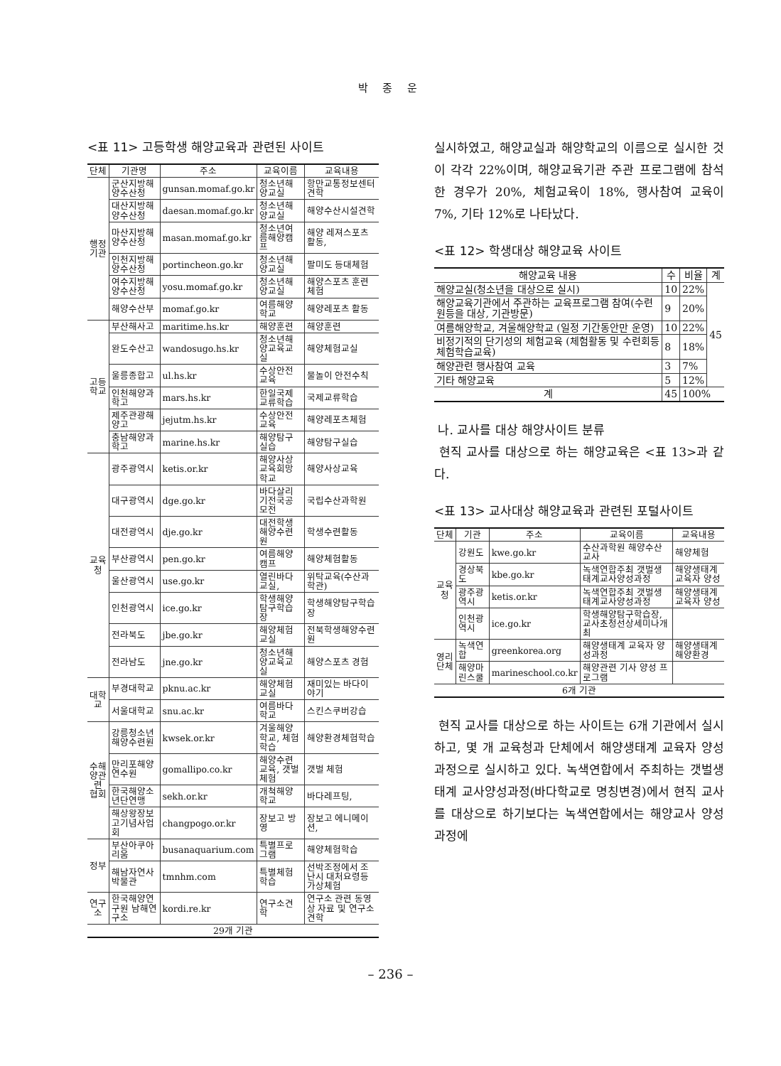박 종 운
<표 11> 고등학생 해양교육과 관련된 사이트
| 단체 | 기관명 | 주소 | 교육이름 | 교육내용 |
| --- | --- | --- | --- | --- |
| 행정기관 | 군산지방해양수산청 | gunsan.momaf.go.kr | 청소년해양교실 | 항만교통정보센터견학 |
| | 대산지방해양수산청 | daesan.momaf.go.kr | 청소년해양교실 | 해양수산시설견학 |
| | 마산지방해양수산청 | masan.momaf.go.kr | 청소년여름해양캠프 | 해양 레져스포츠활동, |
| | 인천지방해양수산청 | portincheon.go.kr | 청소년해양교실 | 팔미도 등대체험 |
| | 여수지방해양수산청 | yosu.momaf.go.kr | 청소년해양교실 | 해양스포츠 훈련체험 |
| | 해양수산부 | momaf.go.kr | 여름해양학교 | 해양레포츠 활동 |
| 고등학교 | 부산해사고 | maritime.hs.kr | 해양훈련 | 해양훈련 |
| | 완도수산고 | wandosugo.hs.kr | 청소년해양교육교실 | 해양체험교실 |
| | 울릉종합고 | ul.hs.kr | 수상안전교육 | 물놀이 안전수칙 |
| | 인천해양과학고 | mars.hs.kr | 한일국제교류학습 | 국제교류학습 |
| | 제주관광해양고 | jejutm.hs.kr | 수상안전교육 | 해양레포츠체험 |
| | 충남해양과학고 | marine.hs.kr | 해양탐구실습 | 해양탐구실습 |
| 교육청 | 광주광역시 | ketis.or.kr | 해양사상교육희망학교 | 해양사상교육 |
| | 대구광역시 | dge.go.kr | 바다살리기전국공모전 | 국립수산과학원 |
| | 대전광역시 | dje.go.kr | 대전학생해양수련원 | 학생수련활동 |
| | 부산광역시 | pen.go.kr | 여름해양캠프 | 해양체험활동 |
| | 울산광역시 | use.go.kr | 열린바다교실, | 위탁교육(수산과학관) |
| | 인천광역시 | ice.go.kr | 학생해양탐구학습장 | 학생해양탐구학습장 |
| | 전라북도 | jbe.go.kr | 해양체험교실 | 전북학생해양수련원 |
| | 전라남도 | jne.go.kr | 청소년해양교육교실 | 해양스포츠 경험 |
| 대학교 | 부경대학교 | pknu.ac.kr | 해양체험교실 | 재미있는 바다이야기 |
| | 서울대학교 | snu.ac.kr | 여름바다학교 | 스킨스쿠버강습 |
| 수해양관련 협회 | 강릉청소년해양수련원 | kwsek.or.kr | 겨울해양학교, 체험학습 | 해양환경체험학습 |
| | 만리포해양연수원 | gomallipo.co.kr | 해양수련교육, 갯벌체험 | 갯벌 체험 |
| | 한국해양소년단연맹 | sekh.or.kr | 개척해양학교 | 바다레프팅, |
| | 해상왕장보고기념사업회 | changpogo.or.kr | 장보고 방영 | 장보고 에니메이션, |
| 정부 | 부산아쿠아리움 | busanaquarium.com | 특별프로그램 | 해양체험학습 |
| | 해남자연사박물관 | tmnhm.com | 특별체험학습 | 선박조정에서 조난시 대처요령등 가상체험 |
| 연구소 | 한국해양연구원 남해연구소 | kordi.re.kr | 연구소견학 | 연구소 관련 동영상 자료 및 연구소 견학 |
| 29개 기관 | | | | |
실시하였고, 해양교실과 해양학교의 이름으로 실시한 것이 각각 22%이며, 해양교육기관 주관 프로그램에 참석한 경우가 20%, 체험교육이 18%, 행사참여 교육이 7%, 기타 12%로 나타났다.
<표 12> 학생대상 해양교육 사이트
| 해양교육 내용 | 수 | 비율 | 계 |
| --- | --- | --- | --- |
| 해양교실(청소년을 대상으로 실시) | 10 | 22% | 45 |
| 해양교육기관에서 주관하는 교육프로그램 참여(수련원등을 대상, 기관방문) | 9 | 20% | |
| 여름해양학교, 겨울해양학교 (일정 기간동안만 운영) | 10 | 22% | |
| 비정기적의 단기성의 체험교육 (체험활동 및 수련회등 체험학습교육) | 8 | 18% | |
| 해양관련 행사참여 교육 | 3 | 7% | |
| 기타 해양교육 | 5 | 12% | |
| 계 | 45 | 100% | |
나. 교사를 대상 해양사이트 분류
현직 교사를 대상으로 하는 해양교육은 <표 13>과 같다.
<표 13> 교사대상 해양교육과 관련된 포털사이트
| 단체 | 기관 | 주소 | 교육이름 | 교육내용 |
| --- | --- | --- | --- | --- |
| 교육청 | 강원도 | kwe.go.kr | 수산과학원 해양수산교사 | 해양체험 |
| | 경상북도 | kbe.go.kr | 녹색연합주최 갯벌생태계교사양성과정 | 해양생태계 교육자 양성 |
| | 광주광역시 | ketis.or.kr | 녹색연합주최 갯벌생태계교사양성과정 | 해양생태계 교육자 양성 |
| | 인천광역시 | ice.go.kr | 학생해양탐구학습장, 교사초청선상세미나개최 | |
| 영리단체 | 녹색연합 | greenkorea.org | 해양생태계 교육자 양성과정 | 해양생태계 해양환경 |
| | 해양마린스쿨 | marineschool.co.kr | 해양관련 기사 양성 프로그램 | |
| 6개 기관 | | | | |
현직 교사를 대상으로 하는 사이트는 6개 기관에서 실시하고, 몇 개 교육청과 단체에서 해양생태계 교육자 양성과정으로 실시하고 있다. 녹색연합에서 주최하는 갯벌생태계 교사양성과정(바다학교로 명칭변경)에서 현직 교사를 대상으로 하기보다는 녹색연합에서는 해양교사 양성과정에
– 236 –